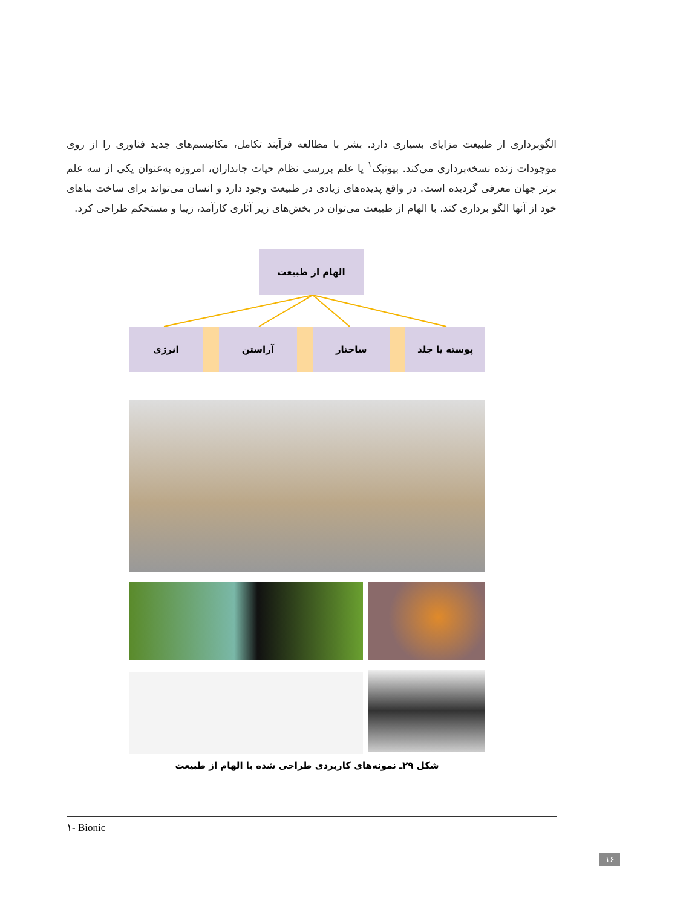الگوبرداری از طبیعت مزایای بسیاری دارد. بشر با مطالعه فرآیند تکامل، مکانیسم‌های جدید فناوری را از روی موجودات زنده نسخه‌برداری می‌کند. بیونیک<sup>۱</sup> یا علم بررسی نظام حیات جانداران، امروزه به‌عنوان یکی از سه علم برتر جهان معرفی گردیده است. در واقع پدیده‌های زیادی در طبیعت وجود دارد و انسان می‌تواند برای ساخت بناهای خود از آنها الگو برداری کند. با الهام از طبیعت می‌توان در بخش‌های زیر آثاری کارآمد، زیبا و مستحکم طراحی کرد.
الهام از طبیعت
پوسته یا جلد ساختار آراستن انرژی
شکل ۲۹ـ نمونه‌های کاربردی طراحی شده با الهام از طبیعت
۱- Bionic
۱۶